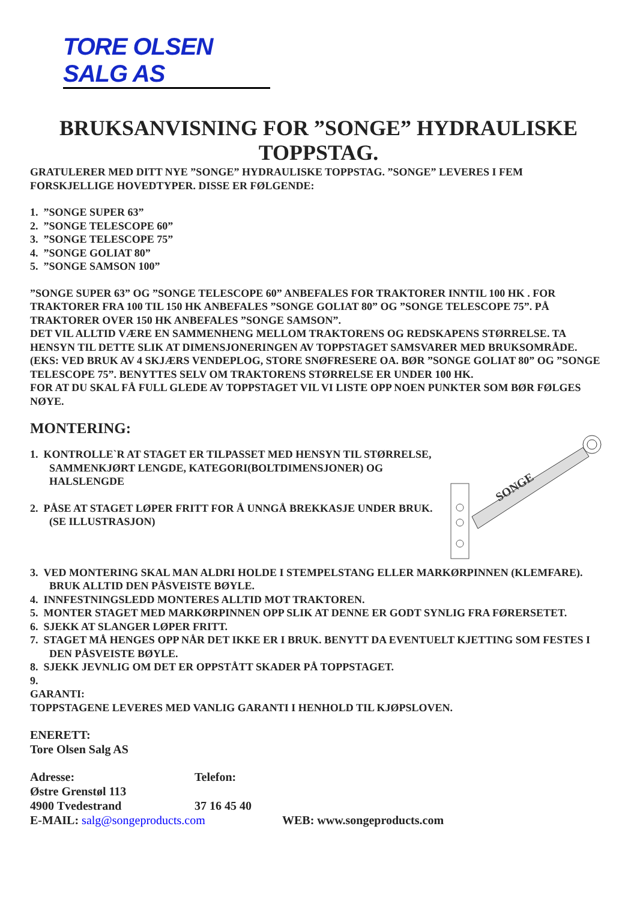TORE OLSEN SALG AS
BRUKSANVISNING FOR ”SONGE” HYDRAULISKE TOPPSTAG.
GRATULERER MED DITT NYE ”SONGE” HYDRAULISKE TOPPSTAG. ”SONGE” LEVERES I FEM FORSKJELLIGE HOVEDTYPER. DISSE ER FØLGENDE:
1. ”SONGE SUPER 63”
2. ”SONGE TELESCOPE 60”
3. ”SONGE TELESCOPE 75”
4. ”SONGE GOLIAT 80”
5. ”SONGE SAMSON 100”
”SONGE SUPER 63” OG ”SONGE TELESCOPE 60” ANBEFALES FOR TRAKTORER INNTIL 100 HK . FOR TRAKTORER FRA 100 TIL 150 HK ANBEFALES ”SONGE GOLIAT 80” OG ”SONGE TELESCOPE 75”. PÅ TRAKTORER OVER 150 HK ANBEFALES ”SONGE SAMSON”.
DET VIL ALLTID VÆRE EN SAMMENHENG MELLOM TRAKTORENS OG REDSKAPENS STØRRELSE. TA HENSYN TIL DETTE SLIK AT DIMENSJONERINGEN AV TOPPSTAGET SAMSVARER MED BRUKSOMRÅDE. (EKS: VED BRUK AV 4 SKJÆRS VENDEPLOG, STORE SNØFRESERE OA. BØR ”SONGE GOLIAT 80” OG ”SONGE TELESCOPE 75”. BENYTTES SELV OM TRAKTORENS STØRRELSE ER UNDER 100 HK.
FOR AT DU SKAL FÅ FULL GLEDE AV TOPPSTAGET VIL VI LISTE OPP NOEN PUNKTER SOM BØR FØLGES NØYE.
MONTERING:
SONGE
1. KONTROLLE`R AT STAGET ER TILPASSET MED HENSYN TIL STØRRELSE, SAMMENKJØRT LENGDE, KATEGORI(BOLTDIMENSJONER) OG HALSLENGDE
2. PÅSE AT STAGET LØPER FRITT FOR Å UNNGÅ BREKKASJE UNDER BRUK.(SE ILLUSTRASJON)
3. VED MONTERING SKAL MAN ALDRI HOLDE I STEMPELSTANG ELLER MARKØRPINNEN (KLEMFARE). BRUK ALLTID DEN PÅSVEISTE BØYLE.
4. INNFESTNINGSLEDD MONTERES ALLTID MOT TRAKTOREN.
5. MONTER STAGET MED MARKØRPINNEN OPP SLIK AT DENNE ER GODT SYNLIG FRA FØRERSETET.
6. SJEKK AT SLANGER LØPER FRITT.
7. STAGET MÅ HENGES OPP NÅR DET IKKE ER I BRUK. BENYTT DA EVENTUELT KJETTING SOM FESTES I DEN PÅSVEISTE BØYLE.
8. SJEKK JEVNLIG OM DET ER OPPSTÅTT SKADER PÅ TOPPSTAGET.
9.
GARANTI:
TOPPSTAGENE LEVERES MED VANLIG GARANTI I HENHOLD TIL KJØPSLOVEN.
ENERETT:
Tore Olsen Salg AS
Adresse: Telefon:
Østre Grenstøl 113
4900 Tvedestrand 37 16 45 40
E-MAIL: salg@songeproducts.com WEB: www.songeproducts.com